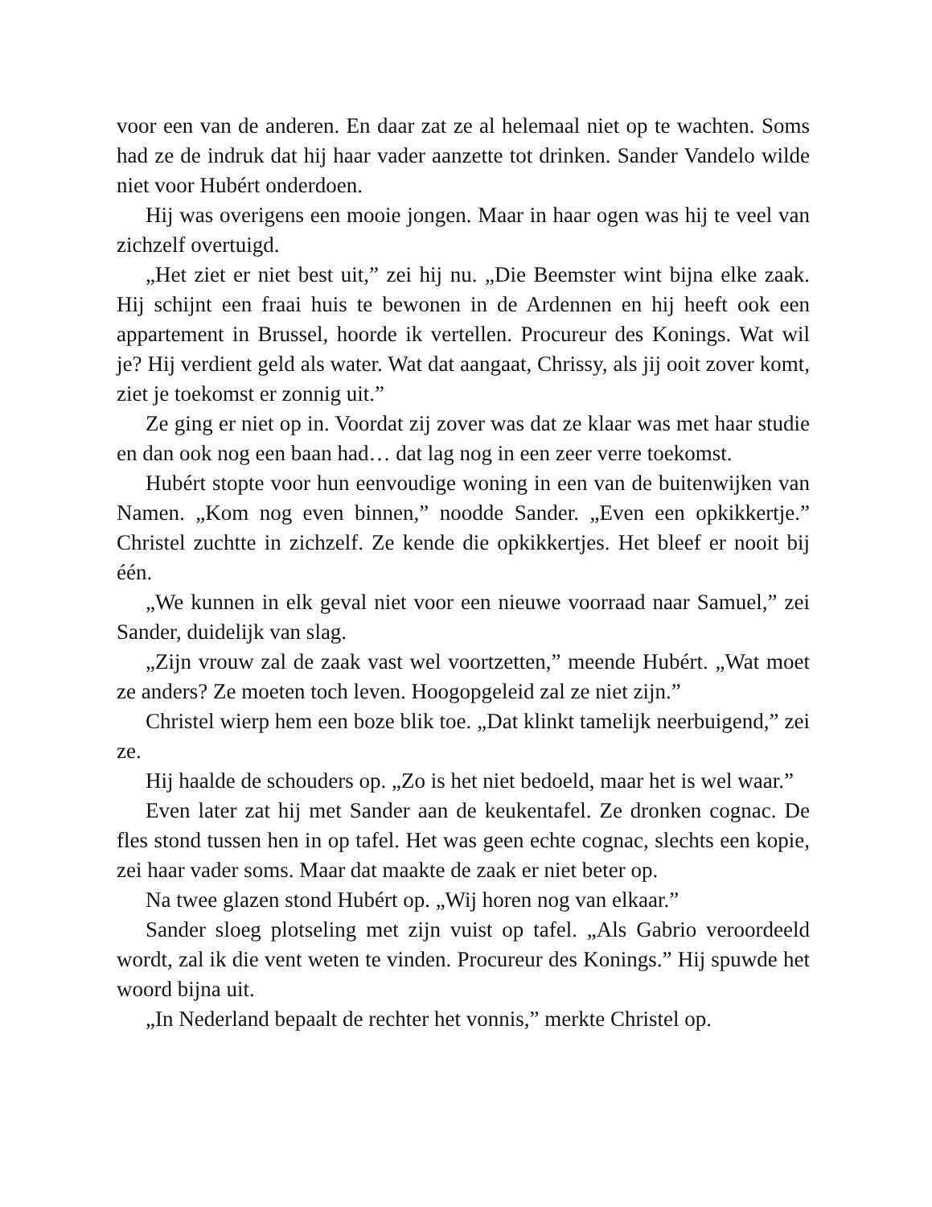voor een van de anderen. En daar zat ze al helemaal niet op te wachten. Soms had ze de indruk dat hij haar vader aanzette tot drinken. Sander Vandelo wilde niet voor Hubért onderdoen.
Hij was overigens een mooie jongen. Maar in haar ogen was hij te veel van zichzelf overtuigd.
„Het ziet er niet best uit,” zei hij nu. „Die Beemster wint bijna elke zaak. Hij schijnt een fraai huis te bewonen in de Ardennen en hij heeft ook een appartement in Brussel, hoorde ik vertellen. Procureur des Konings. Wat wil je? Hij verdient geld als water. Wat dat aangaat, Chrissy, als jij ooit zover komt, ziet je toekomst er zonnig uit.”
Ze ging er niet op in. Voordat zij zover was dat ze klaar was met haar studie en dan ook nog een baan had… dat lag nog in een zeer verre toekomst.
Hubért stopte voor hun eenvoudige woning in een van de buitenwijken van Namen. „Kom nog even binnen,” noodde Sander. „Even een opkikkertje.” Christel zuchtte in zichzelf. Ze kende die opkikkertjes. Het bleef er nooit bij één.
„We kunnen in elk geval niet voor een nieuwe voorraad naar Samuel,” zei Sander, duidelijk van slag.
„Zijn vrouw zal de zaak vast wel voortzetten,” meende Hubért. „Wat moet ze anders? Ze moeten toch leven. Hoogopgeleid zal ze niet zijn.”
Christel wierp hem een boze blik toe. „Dat klinkt tamelijk neerbuigend,” zei ze.
Hij haalde de schouders op. „Zo is het niet bedoeld, maar het is wel waar.”
Even later zat hij met Sander aan de keukentafel. Ze dronken cognac. De fles stond tussen hen in op tafel. Het was geen echte cognac, slechts een kopie, zei haar vader soms. Maar dat maakte de zaak er niet beter op.
Na twee glazen stond Hubért op. „Wij horen nog van elkaar.”
Sander sloeg plotseling met zijn vuist op tafel. „Als Gabrio veroordeeld wordt, zal ik die vent weten te vinden. Procureur des Konings.” Hij spuwde het woord bijna uit.
„In Nederland bepaalt de rechter het vonnis,” merkte Christel op.